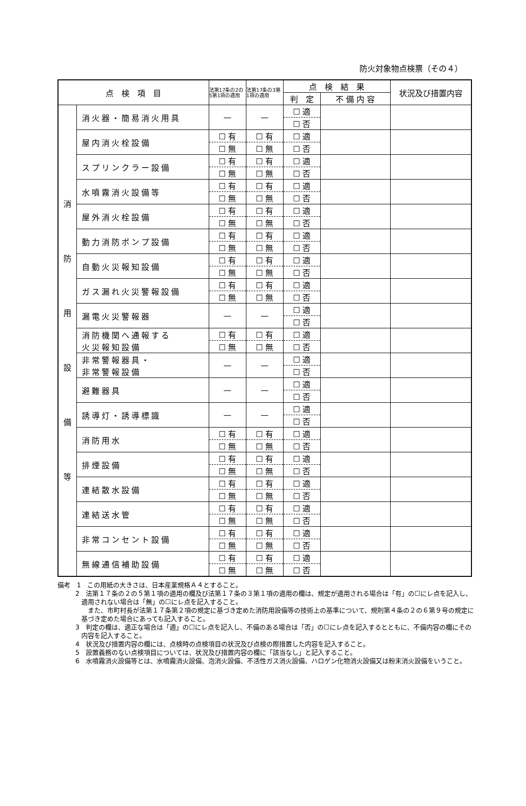防火対象物点検票（その４）
| 点 検 項 目 | | 法第17条の2の5第1項の適用 | 法第17条の3第1項の適用 | 点 検 結 果 | | 状況及び措置内容 |
| --- | --- | --- | --- | --- | --- | --- |
| | | | | 判 定 | 不 備 内 容 | |
| 消 防 用 設 備 等 | 消火器・簡易消火用具 | — | — | ☐ 適 | | |
| | | | | ☐ 否 | | |
| | 屋内消火栓設備 | ☐ 有 | ☐ 有 | ☐ 適 | | |
| | | ☐ 無 | ☐ 無 | ☐ 否 | | |
| | スプリンクラー設備 | ☐ 有 | ☐ 有 | ☐ 適 | | |
| | | ☐ 無 | ☐ 無 | ☐ 否 | | |
| | 水噴霧消火設備等 | ☐ 有 | ☐ 有 | ☐ 適 | | |
| | | ☐ 無 | ☐ 無 | ☐ 否 | | |
| | 屋外消火栓設備 | ☐ 有 | ☐ 有 | ☐ 適 | | |
| | | ☐ 無 | ☐ 無 | ☐ 否 | | |
| | 動力消防ポンプ設備 | ☐ 有 | ☐ 有 | ☐ 適 | | |
| | | ☐ 無 | ☐ 無 | ☐ 否 | | |
| | 自動火災報知設備 | ☐ 有 | ☐ 有 | ☐ 適 | | |
| | | ☐ 無 | ☐ 無 | ☐ 否 | | |
| | ガス漏れ火災警報設備 | ☐ 有 | ☐ 有 | ☐ 適 | | |
| | | ☐ 無 | ☐ 無 | ☐ 否 | | |
| | 漏電火災警報器 | — | — | ☐ 適 | | |
| | | | | ☐ 否 | | |
| | 消防機関へ通報する 火災報知設備 | ☐ 有 | ☐ 有 | ☐ 適 | | |
| | | ☐ 無 | ☐ 無 | ☐ 否 | | |
| | 非常警報器具・ 非常警報設備 | — | — | ☐ 適 | | |
| | | | | ☐ 否 | | |
| | 避難器具 | — | — | ☐ 適 | | |
| | | | | ☐ 否 | | |
| | 誘導灯・誘導標識 | — | — | ☐ 適 | | |
| | | | | ☐ 否 | | |
| | 消防用水 | ☐ 有 | ☐ 有 | ☐ 適 | | |
| | | ☐ 無 | ☐ 無 | ☐ 否 | | |
| | 排煙設備 | ☐ 有 | ☐ 有 | ☐ 適 | | |
| | | ☐ 無 | ☐ 無 | ☐ 否 | | |
| | 連結散水設備 | ☐ 有 | ☐ 有 | ☐ 適 | | |
| | | ☐ 無 | ☐ 無 | ☐ 否 | | |
| | 連結送水管 | ☐ 有 | ☐ 有 | ☐ 適 | | |
| | | ☐ 無 | ☐ 無 | ☐ 否 | | |
| | 非常コンセント設備 | ☐ 有 | ☐ 有 | ☐ 適 | | |
| | | ☐ 無 | ☐ 無 | ☐ 否 | | |
| | 無線通信補助設備 | ☐ 有 | ☐ 有 | ☐ 適 | | |
| | | ☐ 無 | ☐ 無 | ☐ 否 | | |
備考　1　この用紙の大きさは、日本産業規格Ａ４とすること。
2　法第１７条の２の５第１項の適用の欄及び法第１７条の３第１項の適用の欄は、規定が適用される場合は「有」の☐にレ点を記入し、適用されない場合は「無」の☐にレ点を記入すること。
　また、市町村長が法第１７条第２項の規定に基づき定めた消防用設備等の技術上の基準について、規則第４条の２の６第９号の規定に基づき定めた場合にあっても記入すること。
3　判定の欄は、適正な場合は「適」の☐にレ点を記入し、不備のある場合は「否」の☐にレ点を記入するとともに、不備内容の欄にその内容を記入すること。
4　状況及び措置内容の欄には、点検時の点検項目の状況及び点検の際措置した内容を記入すること。
5　設置義務のない点検項目については、状況及び措置内容の欄に「該当なし」と記入すること。
6　水噴霧消火設備等とは、水噴霧消火設備、泡消火設備、不活性ガス消火設備、ハロゲン化物消火設備又は粉末消火設備をいうこと。